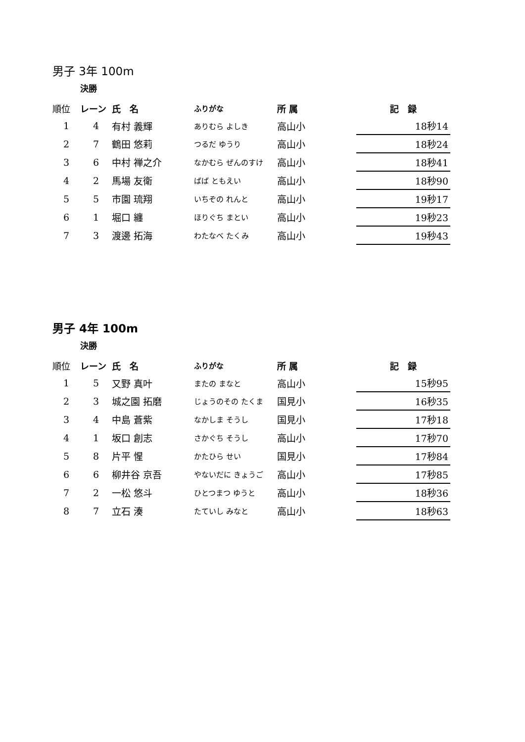男子 3年 100m
決勝
| 順位 | レーン | 氏 名 | ふりがな | 所 属 | 記 録 |
| --- | --- | --- | --- | --- | --- |
| 1 | 4 | 有村 義輝 | ありむら よしき | 高山小 | 18秒14 |
| 2 | 7 | 鶴田 悠莉 | つるだ ゆうり | 高山小 | 18秒24 |
| 3 | 6 | 中村 禅之介 | なかむら ぜんのすけ | 高山小 | 18秒41 |
| 4 | 2 | 馬場 友衛 | ばば ともえい | 高山小 | 18秒90 |
| 5 | 5 | 市園 琉翔 | いちぞの れんと | 高山小 | 19秒17 |
| 6 | 1 | 堀口 纏 | ほりぐち まとい | 高山小 | 19秒23 |
| 7 | 3 | 渡邊 拓海 | わたなべ たくみ | 高山小 | 19秒43 |
男子 4年 100m
決勝
| 順位 | レーン | 氏 名 | ふりがな | 所 属 | 記 録 |
| --- | --- | --- | --- | --- | --- |
| 1 | 5 | 又野 真叶 | またの まなと | 高山小 | 15秒95 |
| 2 | 3 | 城之園 拓磨 | じょうのその たくま | 国見小 | 16秒35 |
| 3 | 4 | 中島 蒼紫 | なかしま そうし | 国見小 | 17秒18 |
| 4 | 1 | 坂口 創志 | さかぐち そうし | 高山小 | 17秒70 |
| 5 | 8 | 片平 惺 | かたひら せい | 国見小 | 17秒84 |
| 6 | 6 | 柳井谷 京吾 | やないだに きょうご | 高山小 | 17秒85 |
| 7 | 2 | 一松 悠斗 | ひとつまつ ゆうと | 高山小 | 18秒36 |
| 8 | 7 | 立石 湊 | たていし みなと | 高山小 | 18秒63 |